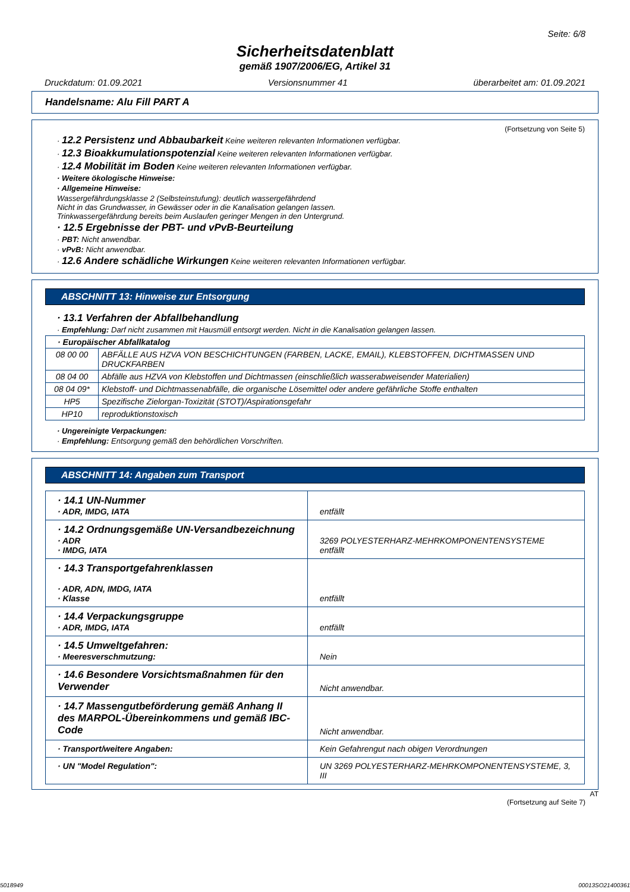Seite: 6/8
Sicherheitsdatenblatt
gemäß 1907/2006/EG, Artikel 31
Druckdatum: 01.09.2021 Versionsnummer 41 überarbeitet am: 01.09.2021
Handelsname: Alu Fill PART A
(Fortsetzung von Seite 5)
· 12.2 Persistenz und Abbaubarkeit Keine weiteren relevanten Informationen verfügbar.
· 12.3 Bioakkumulationspotenzial Keine weiteren relevanten Informationen verfügbar.
· 12.4 Mobilität im Boden Keine weiteren relevanten Informationen verfügbar.
· Weitere ökologische Hinweise:
· Allgemeine Hinweise:
Wassergefährdungsklasse 2 (Selbsteinstufung): deutlich wassergefährdend
Nicht in das Grundwasser, in Gewässer oder in die Kanalisation gelangen lassen.
Trinkwassergefährdung bereits beim Auslaufen geringer Mengen in den Untergrund.
· 12.5 Ergebnisse der PBT- und vPvB-Beurteilung
· PBT: Nicht anwendbar.
· vPvB: Nicht anwendbar.
· 12.6 Andere schädliche Wirkungen Keine weiteren relevanten Informationen verfügbar.
ABSCHNITT 13: Hinweise zur Entsorgung
· 13.1 Verfahren der Abfallbehandlung
· Empfehlung: Darf nicht zusammen mit Hausmüll entsorgt werden. Nicht in die Kanalisation gelangen lassen.
| · Europäischer Abfallkatalog | |
| 08 00 00 | ABFÄLLE AUS HZVA VON BESCHICHTUNGEN (FARBEN, LACKE, EMAIL), KLEBSTOFFEN, DICHTMASSEN UND DRUCKFARBEN |
| 08 04 00 | Abfälle aus HZVA von Klebstoffen und Dichtmassen (einschließlich wasserabweisender Materialien) |
| 08 04 09* | Klebstoff- und Dichtmassenabfälle, die organische Lösemittel oder andere gefährliche Stoffe enthalten |
| HP5 | Spezifische Zielorgan-Toxizität (STOT)/Aspirationsgefahr |
| HP10 | reproduktionstoxisch |
· Ungereinigte Verpackungen:
· Empfehlung: Entsorgung gemäß den behördlichen Vorschriften.
ABSCHNITT 14: Angaben zum Transport
| · 14.1 UN-Nummer · ADR, IMDG, IATA | entfällt |
| · 14.2 Ordnungsgemäße UN-Versandbezeichnung · ADR · IMDG, IATA | 3269 POLYESTERHARZ-MEHRKOMPONENTENSYSTEME entfällt |
| · 14.3 Transportgefahrenklassen · ADR, ADN, IMDG, IATA · Klasse | entfällt |
| · 14.4 Verpackungsgruppe · ADR, IMDG, IATA | entfällt |
| · 14.5 Umweltgefahren: · Meeresverschmutzung: | Nein |
| · 14.6 Besondere Vorsichtsmaßnahmen für den Verwender | Nicht anwendbar. |
| · 14.7 Massengutbeförderung gemäß Anhang II des MARPOL-Übereinkommens und gemäß IBC-Code | Nicht anwendbar. |
| · Transport/weitere Angaben: | Kein Gefahrengut nach obigen Verordnungen |
| · UN "Model Regulation": | UN 3269 POLYESTERHARZ-MEHRKOMPONENTENSYSTEME, 3, III |
AT
(Fortsetzung auf Seite 7)
5018949 00013SO21400361